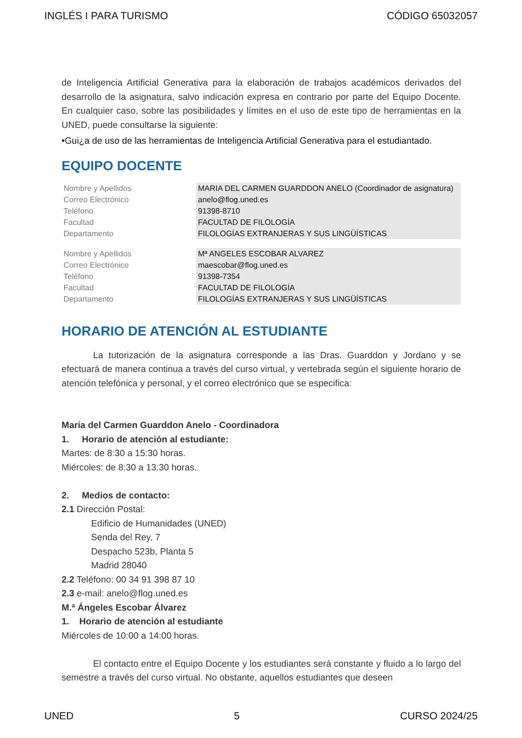INGLÉS I PARA TURISMO CÓDIGO 65032057
de Inteligencia Artificial Generativa para la elaboración de trabajos académicos derivados del desarrollo de la asignatura, salvo indicación expresa en contrario por parte del Equipo Docente. En cualquier caso, sobre las posibilidades y límites en el uso de este tipo de herramientas en la UNED, puede consultarse la siguiente:
•Gui¿a de uso de las herramientas de Inteligencia Artificial Generativa para el estudiantado.
EQUIPO DOCENTE
| Nombre y Apellidos | MARIA DEL CARMEN GUARDDON ANELO (Coordinador de asignatura) |
| Correo Electrónico | anelo@flog.uned.es |
| Teléfono | 91398-8710 |
| Facultad | FACULTAD DE FILOLOGÍA |
| Departamento | FILOLOGÍAS EXTRANJERAS Y SUS LINGÜÍSTICAS |
| Nombre y Apellidos | Mª ANGELES ESCOBAR ALVAREZ |
| Correo Electrónico | maescobar@flog.uned.es |
| Teléfono | 91398-7354 |
| Facultad | FACULTAD DE FILOLOGÍA |
| Departamento | FILOLOGÍAS EXTRANJERAS Y SUS LINGÜÍSTICAS |
HORARIO DE ATENCIÓN AL ESTUDIANTE
La tutorización de la asignatura corresponde a las Dras. Guarddon y Jordano y se efectuará de manera continua a través del curso virtual, y vertebrada según el siguiente horario de atención telefónica y personal, y el correo electrónico que se especifica:
María del Carmen Guarddon Anelo - Coordinadora
1. Horario de atención al estudiante:
Martes: de 8:30 a 15:30 horas.
Miércoles: de 8:30 a 13:30 horas.
2. Medios de contacto:
2.1 Dirección Postal:
Edificio de Humanidades (UNED)
Senda del Rey, 7
Despacho 523b, Planta 5
Madrid 28040
2.2 Teléfono: 00 34 91 398 87 10
2.3 e-mail: anelo@flog.uned.es
M.ª Ángeles Escobar Álvarez
1. Horario de atención al estudiante
Miércoles de 10:00 a 14:00 horas.
El contacto entre el Equipo Docente y los estudiantes será constante y fluido a lo largo del semestre a través del curso virtual. No obstante, aquellos estudiantes que deseen
UNED 5 CURSO 2024/25